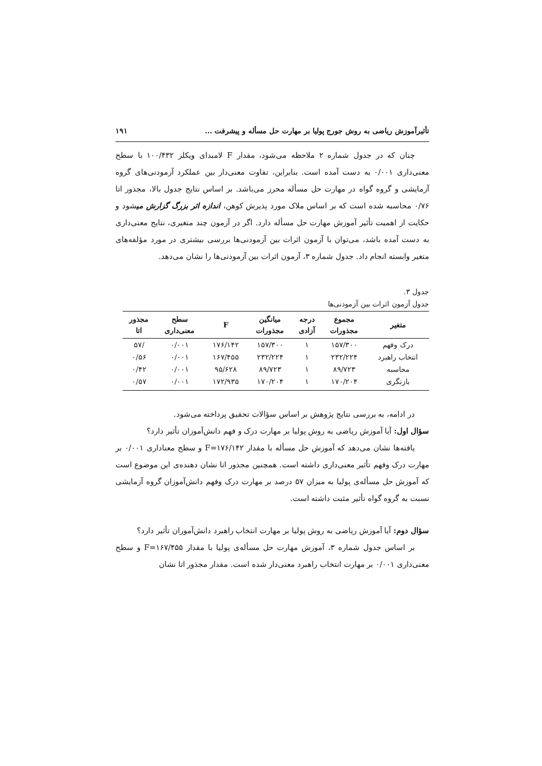تأثیرآموزش ریاضی به روش جورج پولیا بر مهارت حل مسأله و پیشرفت ... ۱۹۱
چنان که در جدول شماره ۲ ملاحظه می‌شود، مقدار F لامبدای ویکلز ۱۰۰/۴۳۲ با سطح معنی‌داری ۰/۰۰۱ به دست آمده است. بنابراین، تفاوت معنی‌دار بین عملکرد آزمودنی‌های گروه آزمایشی و گروه گواه در مهارت حل مسأله محرز می‌باشد. بر اساس نتایج جدول بالا، مجذور اتا ۰/۷۶ محاسبه شده است که بر اساس ملاک مورد پذیرش کوهن، اندازه اثر بزرگ گزارش میشود و حکایت از اهمیت تأثیر آموزش مهارت حل مسأله دارد. اگر در آزمون چند متغیری، نتایج معنی‌داری به دست آمده باشد، می‌توان با آزمون اثرات بین آزمودنی‌ها بررسی بیشتری در مورد مؤلفه‌های متغیر وابسته انجام داد. جدول شماره ۳، آزمون اثرات بین آزمودنی‌ها را نشان می‌دهد.
جدول ۳.
جدول آزمون اثرات بین آزمودنی‌ها
| متغیر | مجموع مجذورات | درجه آزادی | میانگین مجذورات | F | سطح معنی‌داری | مجذور اتا |
| --- | --- | --- | --- | --- | --- | --- |
| درک وفهم | ۱۵۷/۳۰۰ | ۱ | ۱۵۷/۳۰۰ | ۱۷۶/۱۴۲ | ۰/۰۰۱ | /۵۷ |
| انتخاب راهبرد | ۲۳۲/۲۲۴ | ۱ | ۲۳۲/۲۲۴ | ۱۶۷/۴۵۵ | ۰/۰۰۱ | ۰/۵۶ |
| محاسبه | ۸۹/۷۲۳ | ۱ | ۸۹/۷۲۳ | ۹۵/۶۲۸ | ۰/۰۰۱ | ۰/۴۲ |
| بازنگری | ۱۷۰/۲۰۴ | ۱ | ۱۷۰/۲۰۴ | ۱۷۲/۹۳۵ | ۰/۰۰۱ | ۰/۵۷ |
در ادامه، به بررسی نتایج پژوهش بر اساس سؤالات تحقیق پرداخته می‌شود.
سؤال اول: آیا آموزش ریاضی به روش پولیا بر مهارت درک و فهم دانش‌آموزان تأثیر دارد؟
یافته‌ها نشان می‌دهد که آموزش حل مسأله با مقدار F=۱۷۶/۱۴۲ و سطح معناداری ۰/۰۰۱ بر مهارت درک وفهم تأثیر معنی‌داری داشته است. همچنین مجذور اتا نشان دهنده‌ی این موضوع است که آموزش حل مسأله‌ی پولیا به میزان ۵۷ درصد بر مهارت درک وفهم دانش‌آموزان گروه آزمایشی نسبت به گروه گواه تأثیر مثبت داشته است.
سؤال دوم: آیا آموزش ریاضی به روش پولیا بر مهارت انتخاب راهبرد دانش‌آموزان تأثیر دارد؟
بر اساس جدول شماره ۳، آموزش مهارت حل مسأله‌ی پولیا با مقدار F=۱۶۷/۴۵۵ و سطح معنی‌داری ۰/۰۰۱ بر مهارت انتخاب راهبرد معنی‌دار شده است. مقدار مجذور اتا نشان